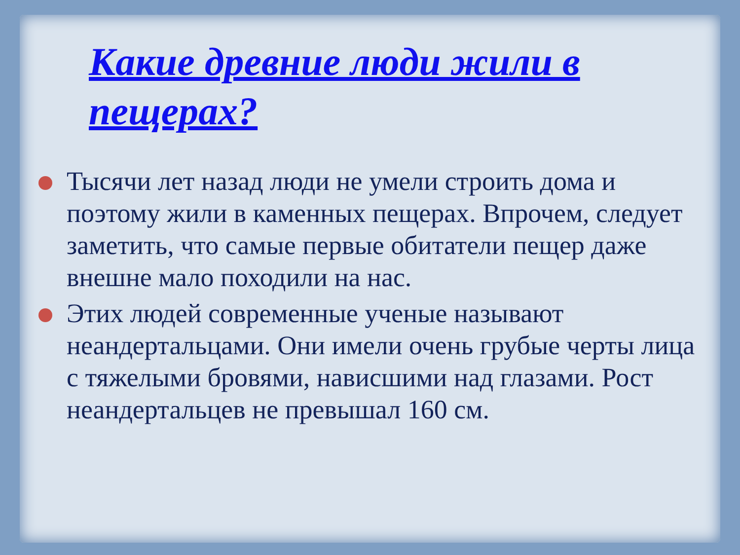Какие древние люди жили в пещерах?
Тысячи лет назад люди не умели строить дома и поэтому жили в каменных пещерах. Впрочем, следует заметить, что самые первые обитатели пещер даже внешне мало походили на нас.
Этих людей современные ученые называют неандертальцами. Они имели очень грубые черты лица с тяжелыми бровями, нависшими над глазами. Рост неандертальцев не превышал 160 см.